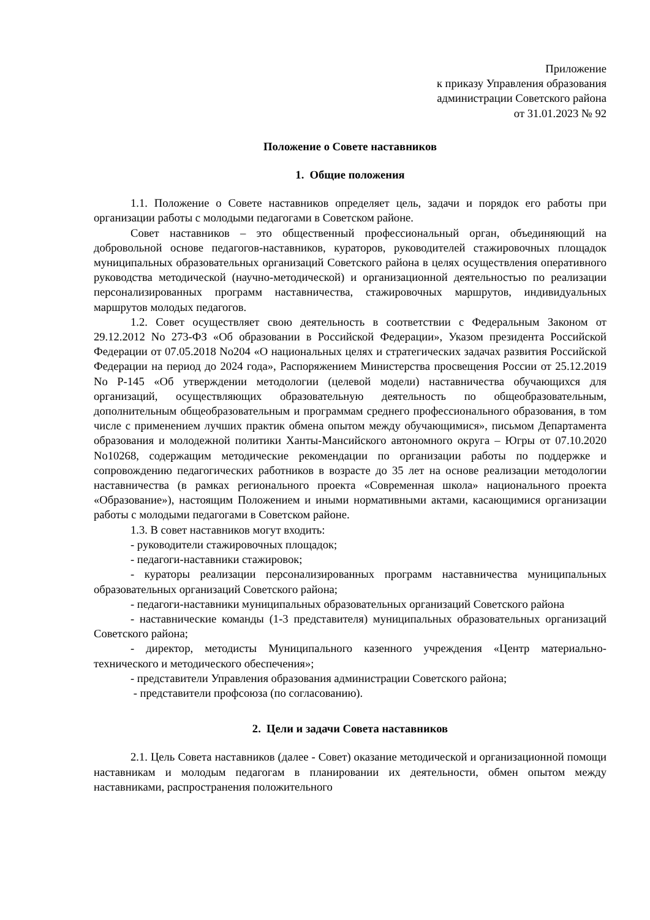Приложение
к приказу Управления образования
администрации Советского района
от 31.01.2023 № 92
Положение о Совете наставников
1. Общие положения
1.1. Положение о Совете наставников определяет цель, задачи и порядок его работы при организации работы с молодыми педагогами в Советском районе.
Совет наставников – это общественный профессиональный орган, объединяющий на добровольной основе педагогов-наставников, кураторов, руководителей стажировочных площадок муниципальных образовательных организаций Советского района в целях осуществления оперативного руководства методической (научно-методической) и организационной деятельностью по реализации персонализированных программ наставничества, стажировочных маршрутов, индивидуальных маршрутов молодых педагогов.
1.2. Совет осуществляет свою деятельность в соответствии с Федеральным Законом от 29.12.2012 No 273-ФЗ «Об образовании в Российской Федерации», Указом президента Российской Федерации от 07.05.2018 No204 «О национальных целях и стратегических задачах развития Российской Федерации на период до 2024 года», Распоряжением Министерства просвещения России от 25.12.2019 No Р-145 «Об утверждении методологии (целевой модели) наставничества обучающихся для организаций, осуществляющих образовательную деятельность по общеобразовательным, дополнительным общеобразовательным и программам среднего профессионального образования, в том числе с применением лучших практик обмена опытом между обучающимися», письмом Департамента образования и молодежной политики Ханты-Мансийского автономного округа – Югры от 07.10.2020 No10268, содержащим методические рекомендации по организации работы по поддержке и сопровождению педагогических работников в возрасте до 35 лет на основе реализации методологии наставничества (в рамках регионального проекта «Современная школа» национального проекта «Образование»), настоящим Положением и иными нормативными актами, касающимися организации работы с молодыми педагогами в Советском районе.
1.3. В совет наставников могут входить:
- руководители стажировочных площадок;
- педагоги-наставники стажировок;
- кураторы реализации персонализированных программ наставничества муниципальных образовательных организаций Советского района;
- педагоги-наставники муниципальных образовательных организаций Советского района
- наставнические команды (1-3 представителя) муниципальных образовательных организаций Советского района;
- директор, методисты Муниципального казенного учреждения «Центр материально-технического и методического обеспечения»;
- представители Управления образования администрации Советского района;
- представители профсоюза (по согласованию).
2. Цели и задачи Совета наставников
2.1. Цель Совета наставников (далее - Совет) оказание методической и организационной помощи наставникам и молодым педагогам в планировании их деятельности, обмен опытом между наставниками, распространения положительного